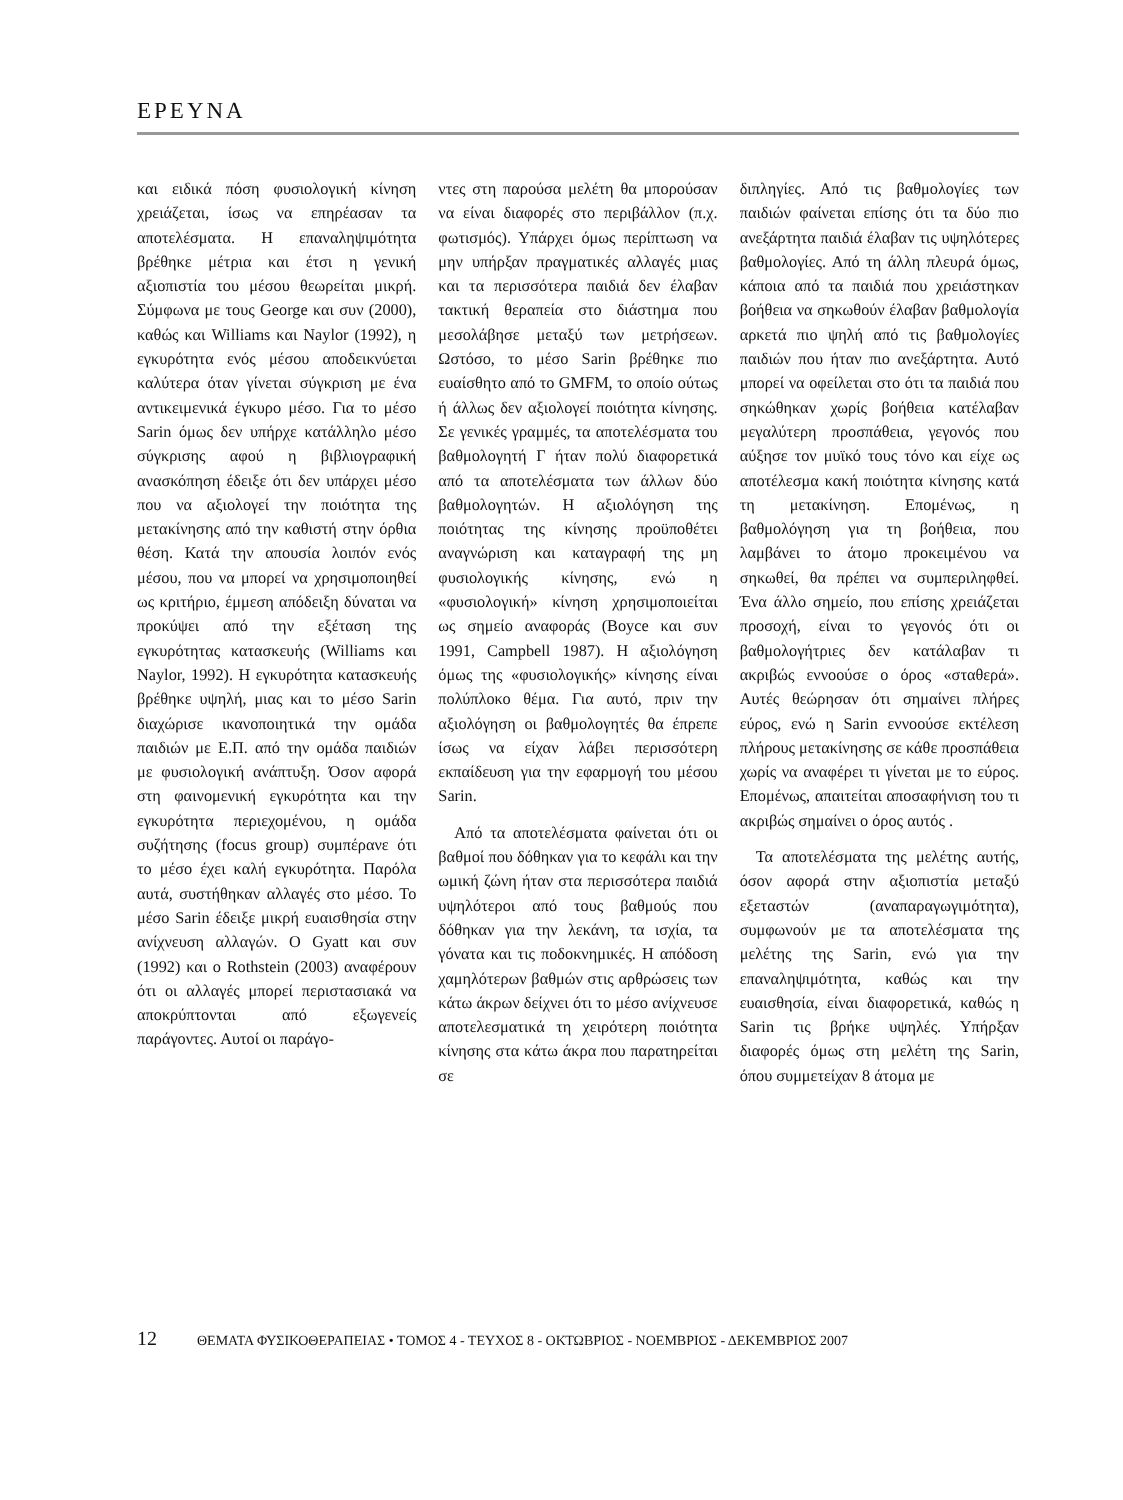ΕΡΕΥΝΑ
και ειδικά πόση φυσιολογική κίνηση χρειάζεται, ίσως να επηρέασαν τα αποτελέσματα. Η επαναληψιμότητα βρέθηκε μέτρια και έτσι η γενική αξιοπιστία του μέσου θεωρείται μικρή. Σύμφωνα με τους George και συν (2000), καθώς και Williams και Naylor (1992), η εγκυρότητα ενός μέσου αποδεικνύεται καλύτερα όταν γίνεται σύγκριση με ένα αντικειμενικά έγκυρο μέσο. Για το μέσο Sarin όμως δεν υπήρχε κατάλληλο μέσο σύγκρισης αφού η βιβλιογραφική ανασκόπηση έδειξε ότι δεν υπάρχει μέσο που να αξιολογεί την ποιότητα της μετακίνησης από την καθιστή στην όρθια θέση. Κατά την απουσία λοιπόν ενός μέσου, που να μπορεί να χρησιμοποιηθεί ως κριτήριο, έμμεση απόδειξη δύναται να προκύψει από την εξέταση της εγκυρότητας κατασκευής (Williams και Naylor, 1992). Η εγκυρότητα κατασκευής βρέθηκε υψηλή, μιας και το μέσο Sarin διαχώρισε ικανοποιητικά την ομάδα παιδιών με Ε.Π. από την ομάδα παιδιών με φυσιολογική ανάπτυξη. Όσον αφορά στη φαινομενική εγκυρότητα και την εγκυρότητα περιεχομένου, η ομάδα συζήτησης (focus group) συμπέρανε ότι το μέσο έχει καλή εγκυρότητα. Παρόλα αυτά, συστήθηκαν αλλαγές στο μέσο. Το μέσο Sarin έδειξε μικρή ευαισθησία στην ανίχνευση αλλαγών. Ο Gyatt και συν (1992) και ο Rothstein (2003) αναφέρουν ότι οι αλλαγές μπορεί περιστασιακά να αποκρύπτονται από εξωγενείς παράγοντες. Αυτοί οι παράγο-
ντες στη παρούσα μελέτη θα μπορούσαν να είναι διαφορές στο περιβάλλον (π.χ. φωτισμός). Υπάρχει όμως περίπτωση να μην υπήρξαν πραγματικές αλλαγές μιας και τα περισσότερα παιδιά δεν έλαβαν τακτική θεραπεία στο διάστημα που μεσολάβησε μεταξύ των μετρήσεων. Ωστόσο, το μέσο Sarin βρέθηκε πιο ευαίσθητο από το GMFM, το οποίο ούτως ή άλλως δεν αξιολογεί ποιότητα κίνησης. Σε γενικές γραμμές, τα αποτελέσματα του βαθμολογητή Γ ήταν πολύ διαφορετικά από τα αποτελέσματα των άλλων δύο βαθμολογητών. Η αξιολόγηση της ποιότητας της κίνησης προϋποθέτει αναγνώριση και καταγραφή της μη φυσιολογικής κίνησης, ενώ η «φυσιολογική» κίνηση χρησιμοποιείται ως σημείο αναφοράς (Boyce και συν 1991, Campbell 1987). Η αξιολόγηση όμως της «φυσιολογικής» κίνησης είναι πολύπλοκο θέμα. Για αυτό, πριν την αξιολόγηση οι βαθμολογητές θα έπρεπε ίσως να είχαν λάβει περισσότερη εκπαίδευση για την εφαρμογή του μέσου Sarin.
Από τα αποτελέσματα φαίνεται ότι οι βαθμοί που δόθηκαν για το κεφάλι και την ωμική ζώνη ήταν στα περισσότερα παιδιά υψηλότεροι από τους βαθμούς που δόθηκαν για την λεκάνη, τα ισχία, τα γόνατα και τις ποδοκνημικές. Η απόδοση χαμηλότερων βαθμών στις αρθρώσεις των κάτω άκρων δείχνει ότι το μέσο ανίχνευσε αποτελεσματικά τη χειρότερη ποιότητα κίνησης στα κάτω άκρα που παρατηρείται σε
διπληγίες. Από τις βαθμολογίες των παιδιών φαίνεται επίσης ότι τα δύο πιο ανεξάρτητα παιδιά έλαβαν τις υψηλότερες βαθμολογίες. Από τη άλλη πλευρά όμως, κάποια από τα παιδιά που χρειάστηκαν βοήθεια να σηκωθούν έλαβαν βαθμολογία αρκετά πιο ψηλή από τις βαθμολογίες παιδιών που ήταν πιο ανεξάρτητα. Αυτό μπορεί να οφείλεται στο ότι τα παιδιά που σηκώθηκαν χωρίς βοήθεια κατέλαβαν μεγαλύτερη προσπάθεια, γεγονός που αύξησε τον μυϊκό τους τόνο και είχε ως αποτέλεσμα κακή ποιότητα κίνησης κατά τη μετακίνηση. Επομένως, η βαθμολόγηση για τη βοήθεια, που λαμβάνει το άτομο προκειμένου να σηκωθεί, θα πρέπει να συμπεριληφθεί. Ένα άλλο σημείο, που επίσης χρειάζεται προσοχή, είναι το γεγονός ότι οι βαθμολογήτριες δεν κατάλαβαν τι ακριβώς εννοούσε ο όρος «σταθερά». Αυτές θεώρησαν ότι σημαίνει πλήρες εύρος, ενώ η Sarin εννοούσε εκτέλεση πλήρους μετακίνησης σε κάθε προσπάθεια χωρίς να αναφέρει τι γίνεται με το εύρος. Επομένως, απαιτείται αποσαφήνιση του τι ακριβώς σημαίνει ο όρος αυτός .
Τα αποτελέσματα της μελέτης αυτής, όσον αφορά στην αξιοπιστία μεταξύ εξεταστών (αναπαραγωγιμότητα), συμφωνούν με τα αποτελέσματα της μελέτης της Sarin, ενώ για την επαναληψιμότητα, καθώς και την ευαισθησία, είναι διαφορετικά, καθώς η Sarin τις βρήκε υψηλές. Υπήρξαν διαφορές όμως στη μελέτη της Sarin, όπου συμμετείχαν 8 άτομα με
12 ΘΕΜΑΤΑ ΦΥΣΙΚΟΘΕΡΑΠΕΙΑΣ • ΤΟΜΟΣ 4 - ΤΕΥΧΟΣ 8 - ΟΚΤΩΒΡΙΟΣ - ΝΟΕΜΒΡΙΟΣ - ΔΕΚΕΜΒΡΙΟΣ 2007